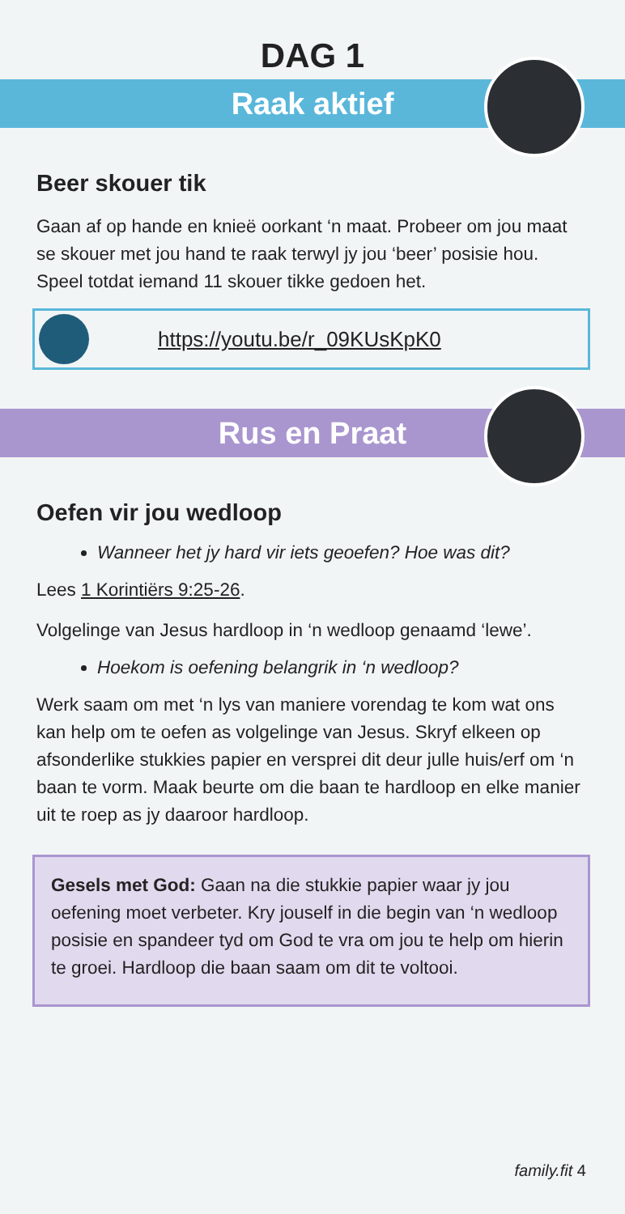DAG 1
Raak aktief
Beer skouer tik
Gaan af op hande en knieë oorkant ‘n maat. Probeer om jou maat se skouer met jou hand te raak terwyl jy jou ‘beer’ posisie hou. Speel totdat iemand 11 skouer tikke gedoen het.
https://youtu.be/r_09KUsKpK0
Rus en Praat
Oefen vir jou wedloop
Wanneer het jy hard vir iets geoefen? Hoe was dit?
Lees 1 Korintiërs 9:25-26.
Volgelinge van Jesus hardloop in ‘n wedloop genaamd ‘lewe’.
Hoekom is oefening belangrik in ‘n wedloop?
Werk saam om met ‘n lys van maniere vorendag te kom wat ons kan help om te oefen as volgelinge van Jesus. Skryf elkeen op afsonderlike stukkies papier en versprei dit deur julle huis/erf om ‘n baan te vorm. Maak beurte om die baan te hardloop en elke manier uit te roep as jy daaroor hardloop.
Gesels met God: Gaan na die stukkie papier waar jy jou oefening moet verbeter. Kry jouself in die begin van ‘n wedloop posisie en spandeer tyd om God te vra om jou te help om hierin te groei. Hardloop die baan saam om dit te voltooi.
family.fit 4